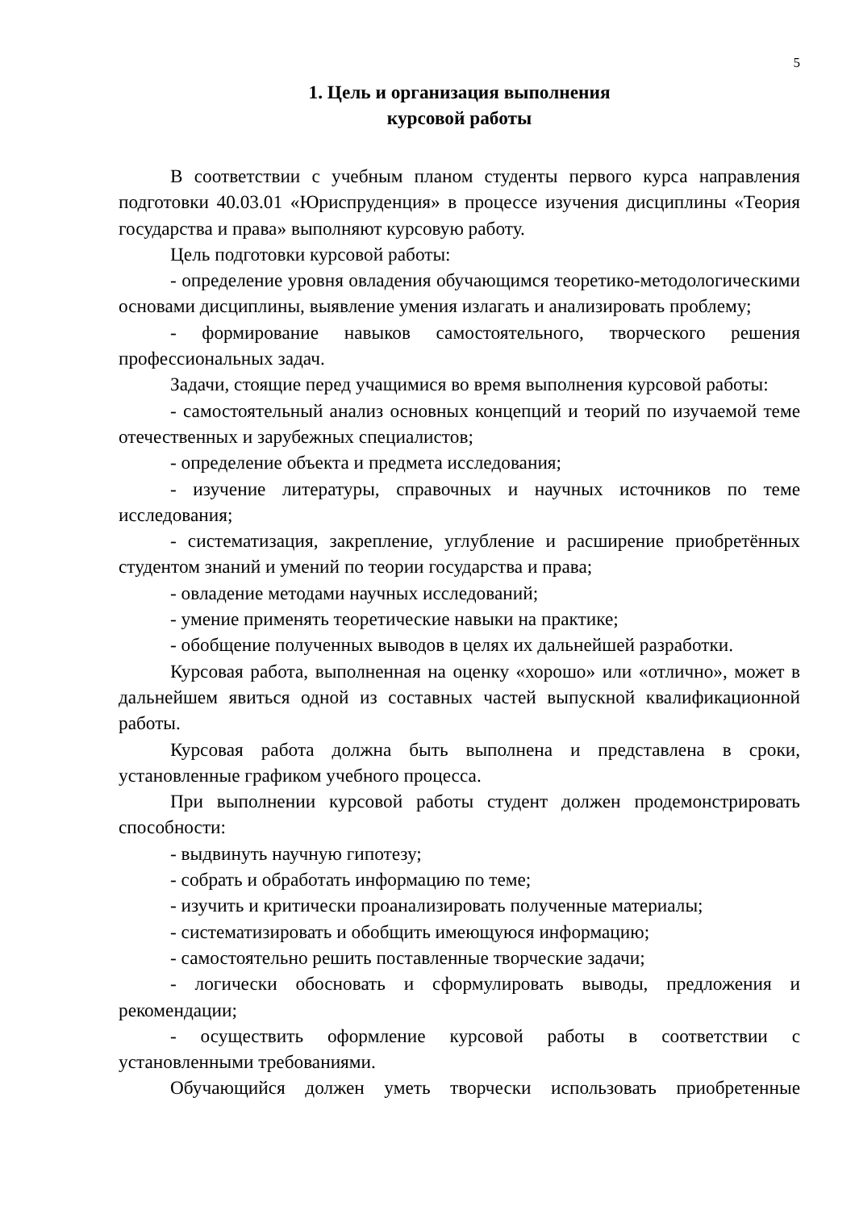5
1. Цель и организация выполнения
курсовой работы
В соответствии с учебным планом студенты первого курса направления подготовки 40.03.01 «Юриспруденция» в процессе изучения дисциплины «Теория государства и права» выполняют курсовую работу.
Цель подготовки курсовой работы:
- определение уровня овладения обучающимся теоретико-методологическими основами дисциплины, выявление умения излагать и анализировать проблему;
- формирование навыков самостоятельного, творческого решения профессиональных задач.
Задачи, стоящие перед учащимися во время выполнения курсовой работы:
- самостоятельный анализ основных концепций и теорий по изучаемой теме отечественных и зарубежных специалистов;
- определение объекта и предмета исследования;
- изучение литературы, справочных и научных источников по теме исследования;
- систематизация, закрепление, углубление и расширение приобретённых студентом знаний и умений по теории государства и права;
- овладение методами научных исследований;
- умение применять теоретические навыки на практике;
- обобщение полученных выводов в целях их дальнейшей разработки.
Курсовая работа, выполненная на оценку «хорошо» или «отлично», может в дальнейшем явиться одной из составных частей выпускной квалификационной работы.
Курсовая работа должна быть выполнена и представлена в сроки, установленные графиком учебного процесса.
При выполнении курсовой работы студент должен продемонстрировать способности:
- выдвинуть научную гипотезу;
- собрать и обработать информацию по теме;
- изучить и критически проанализировать полученные материалы;
- систематизировать и обобщить имеющуюся информацию;
- самостоятельно решить поставленные творческие задачи;
- логически обосновать и сформулировать выводы, предложения и рекомендации;
- осуществить оформление курсовой работы в соответствии с установленными требованиями.
Обучающийся должен уметь творчески использовать приобретенные